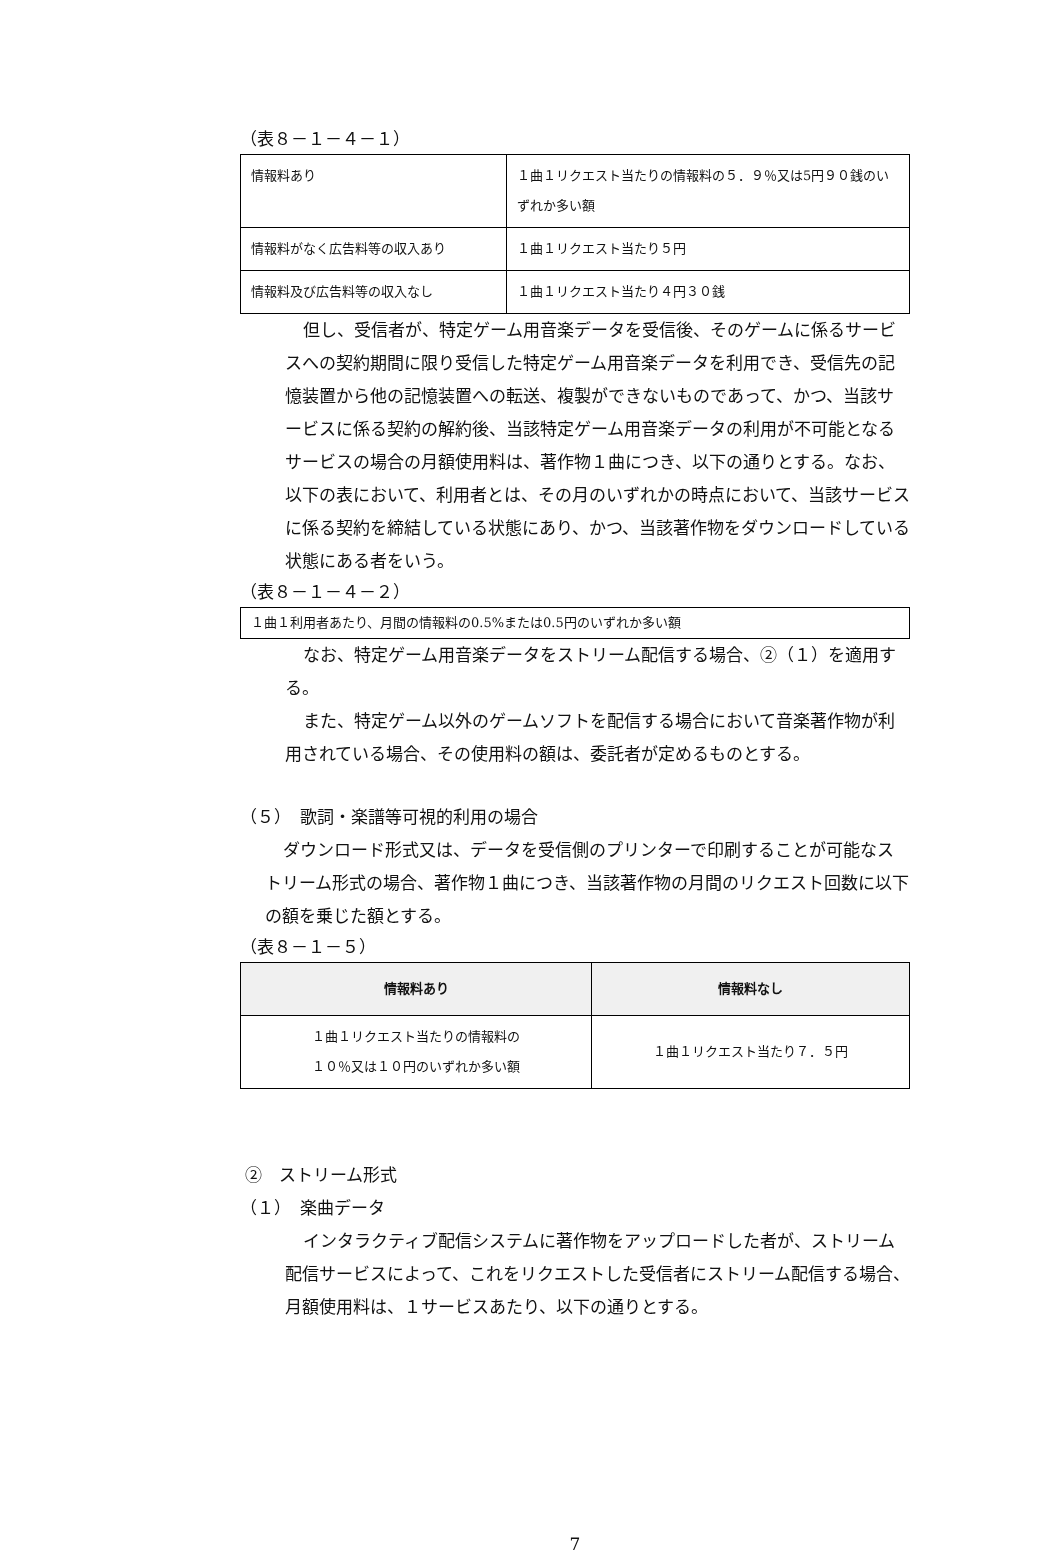（表８－１－４－１）
| 情報料あり | １曲１リクエスト当たりの情報料の５．９％又は5円９０銭のいずれか多い額 |
| 情報料がなく広告料等の収入あり | １曲１リクエスト当たり５円 |
| 情報料及び広告料等の収入なし | １曲１リクエスト当たり４円３０銭 |
但し、受信者が、特定ゲーム用音楽データを受信後、そのゲームに係るサービスへの契約期間に限り受信した特定ゲーム用音楽データを利用でき、受信先の記憶装置から他の記憶装置への転送、複製ができないものであって、かつ、当該サービスに係る契約の解約後、当該特定ゲーム用音楽データの利用が不可能となるサービスの場合の月額使用料は、著作物１曲につき、以下の通りとする。なお、以下の表において、利用者とは、その月のいずれかの時点において、当該サービスに係る契約を締結している状態にあり、かつ、当該著作物をダウンロードしている状態にある者をいう。
（表８－１－４－２）
| １曲１利用者あたり、月間の情報料の0.5%または0.5円のいずれか多い額 |
なお、特定ゲーム用音楽データをストリーム配信する場合、②（１）を適用する。
また、特定ゲーム以外のゲームソフトを配信する場合において音楽著作物が利用されている場合、その使用料の額は、委託者が定めるものとする。
（５）　歌詞・楽譜等可視的利用の場合
ダウンロード形式又は、データを受信側のプリンターで印刷することが可能なストリーム形式の場合、著作物１曲につき、当該著作物の月間のリクエスト回数に以下の額を乗じた額とする。
（表８－１－５）
| 情報料あり | 情報料なし |
| --- | --- |
| １曲１リクエスト当たりの情報料の １０％又は１０円のいずれか多い額 | １曲１リクエスト当たり７．５円 |
②　ストリーム形式
（１）　楽曲データ
インタラクティブ配信システムに著作物をアップロードした者が、ストリーム配信サービスによって、これをリクエストした受信者にストリーム配信する場合、月額使用料は、１サービスあたり、以下の通りとする。
7